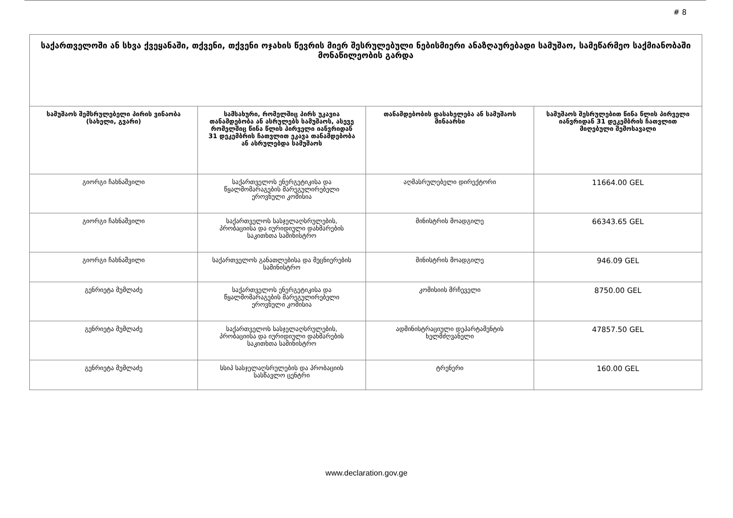# 8
| საქართველოში ან სხვა ქვეყანაში, თქვენი, თქვენი ოჯახის წევრის მიერ შესრულებული ნებისმიერი ანაზღაურებადი სამუშაო, სამეწარმეო საქმიანობაში მონაწილეობის გარდა | | | |
| --- | --- | --- | --- |
| სამუშაოს შემსრულებელი პირის ვინაობა (სახელი, გვარი) | სამსახური, რომელშიც პირს უკავია თანამდებობა ან ასრულებს სამუშაოს, ასევე რომელშიც წინა წლის პირველი იანვრიდან 31 დეკემბრის ჩათვლით ეკავა თანამდებობა ან ასრულებდა სამუშაოს | თანამდებობის დასახელება ან სამუშაოს შინაარსი | სამუშაოს შესრულებით წინა წლის პირველი იანვრიდან 31 დეკემბრის ჩათვლით მიღებული შემოსავალი |
| გიორგი ჩახნაშვილი | საქართველოს ენერგეტიკისა და წყალმომარაგების მარეგულირებელი ეროვნული კომისია | აღმასრულებელი დირექტორი | 11664.00 GEL |
| გიორგი ჩახნაშვილი | საქართველოს სასჯელაღსრულების, პრობაციისა და იურიდიული დახმარების საკითხთა სამინისტრო | მინისტრის მოადგილე | 66343.65 GEL |
| გიორგი ჩახნაშვილი | საქართველოს განათლებისა და მეცნიერების სამინისტრო | მინისტრის მოადგილე | 946.09 GEL |
| გენრიეტა მუმლაძე | საქართველოს ენერგეტიკისა და წყალმომარაგების მარეგულირებელი ეროვნული კომისია | კომისიის მრჩეველი | 8750.00 GEL |
| გენრიეტა მუმლაძე | საქართველოს სასჯელაღსრულების, პრობაციისა და იურიდიული დახმარების საკითხთა სამინისტრო | ადმინისტრაციული დეპარტამენტის ხელმძღვანელი | 47857.50 GEL |
| გენრიეტა მუმლაძე | სსიპ სასჯელაღსრულების და პრობაციის სასწავლო ცენტრი | ტრენერი | 160.00 GEL |
www.declaration.gov.ge